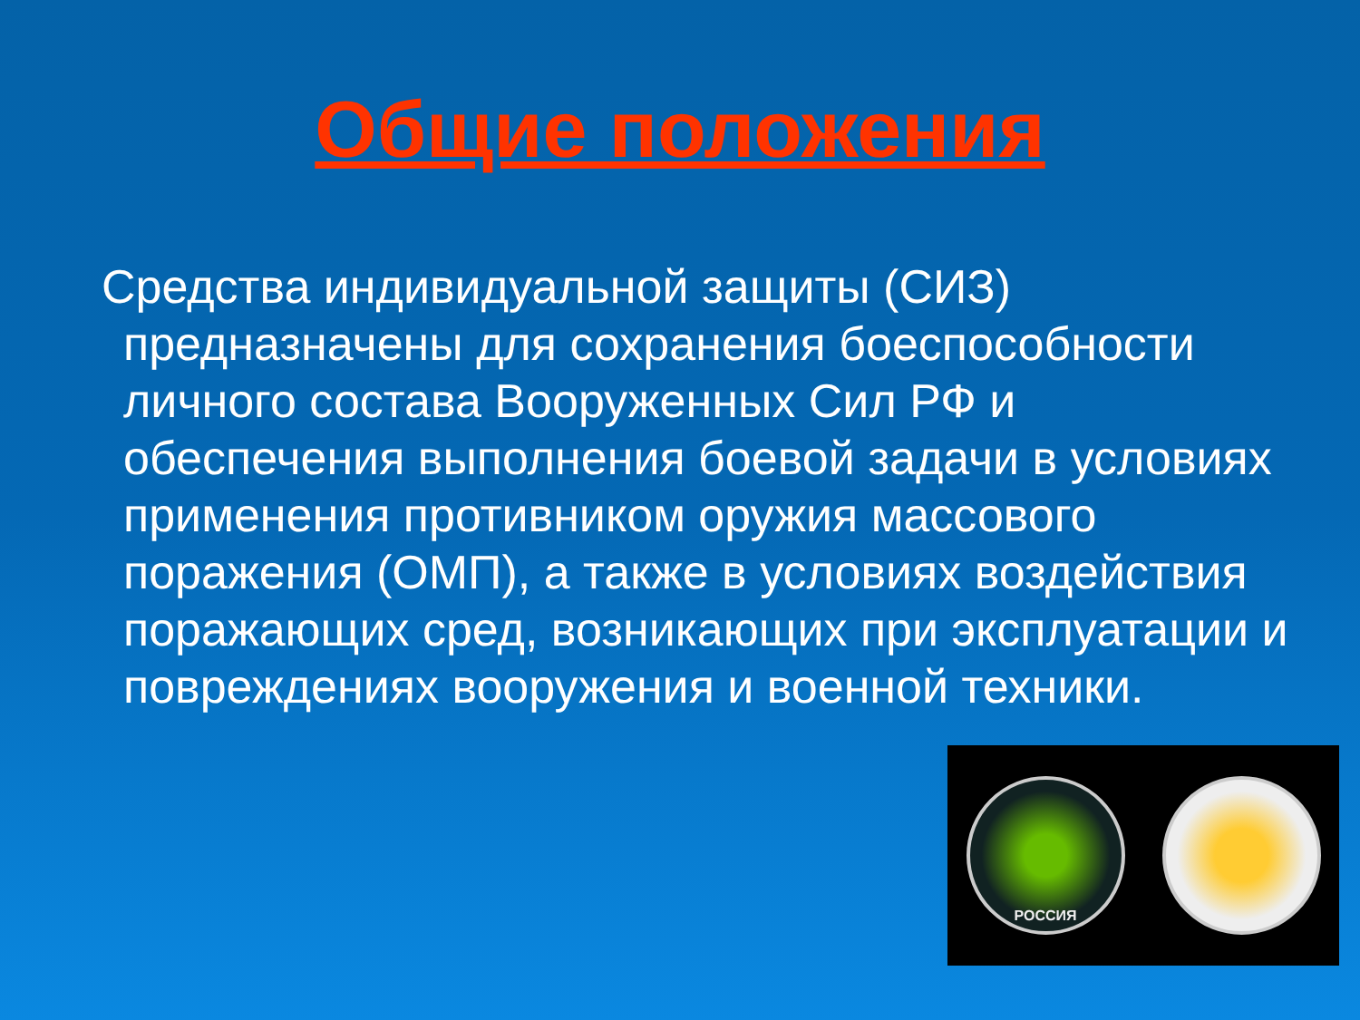Общие положения
Средства индивидуальной защиты (СИЗ) предназначены для сохранения боеспособности личного состава Вооруженных Сил РФ и обеспечения выполнения боевой задачи в условиях применения противником оружия массового поражения (ОМП), а также в условиях воздействия поражающих сред, возникающих при эксплуатации и повреждениях вооружения и военной техники.
РОССИЯ